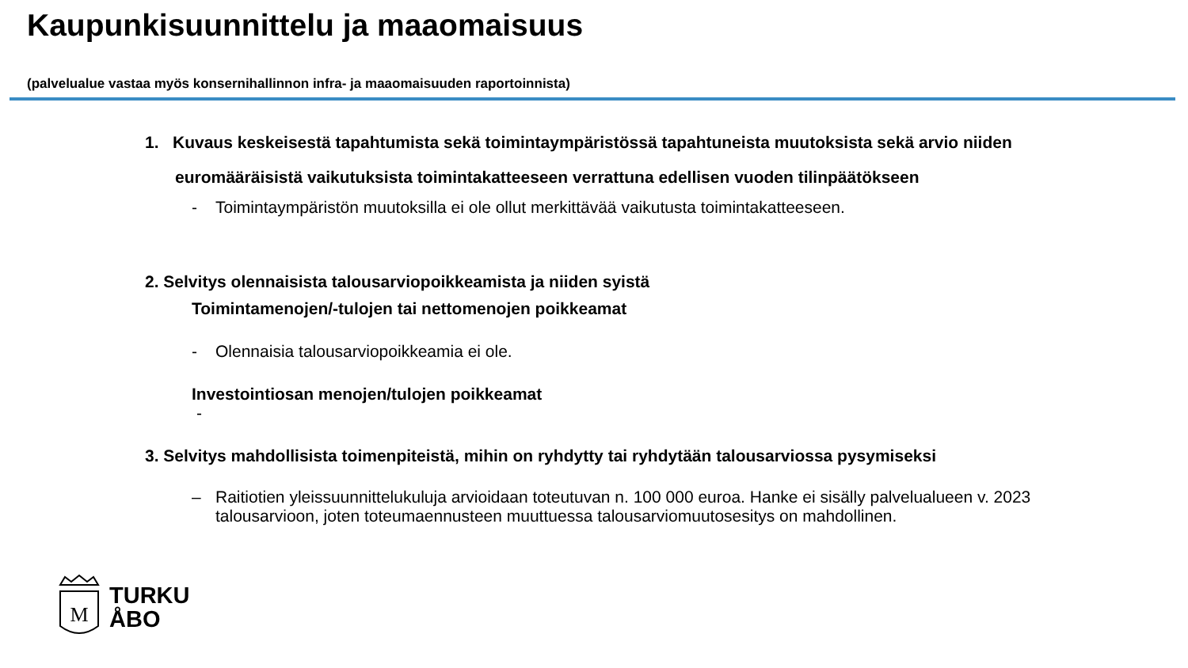Kaupunkisuunnittelu ja maaomaisuus
(palvelualue vastaa myös konsernihallinnon infra- ja maaomaisuuden raportoinnista)
1. Kuvaus keskeisestä tapahtumista sekä toimintaympäristössä tapahtuneista muutoksista sekä arvio niiden euromääräisistä vaikutuksista toimintakatteeseen verrattuna edellisen vuoden tilinpäätökseen
- Toimintaympäristön muutoksilla ei ole ollut merkittävää vaikutusta toimintakatteeseen.
2. Selvitys olennaisista talousarviopoikkeamista ja niiden syistä
Toimintamenojen/-tulojen tai nettomenojen poikkeamat
- Olennaisia talousarviopoikkeamia ei ole.
Investointiosan menojen/tulojen poikkeamat
-
3. Selvitys mahdollisista toimenpiteistä, mihin on ryhdytty tai ryhdytään talousarviossa pysymiseksi
– Raitiotien yleissuunnittelukuluja arvioidaan toteutuvan n. 100 000 euroa. Hanke ei sisälly palvelualueen v. 2023 talousarvioon, joten toteumaennusteen muuttuessa talousarviomuutosesitys on mahdollinen.
M
TURKU
ÅBO